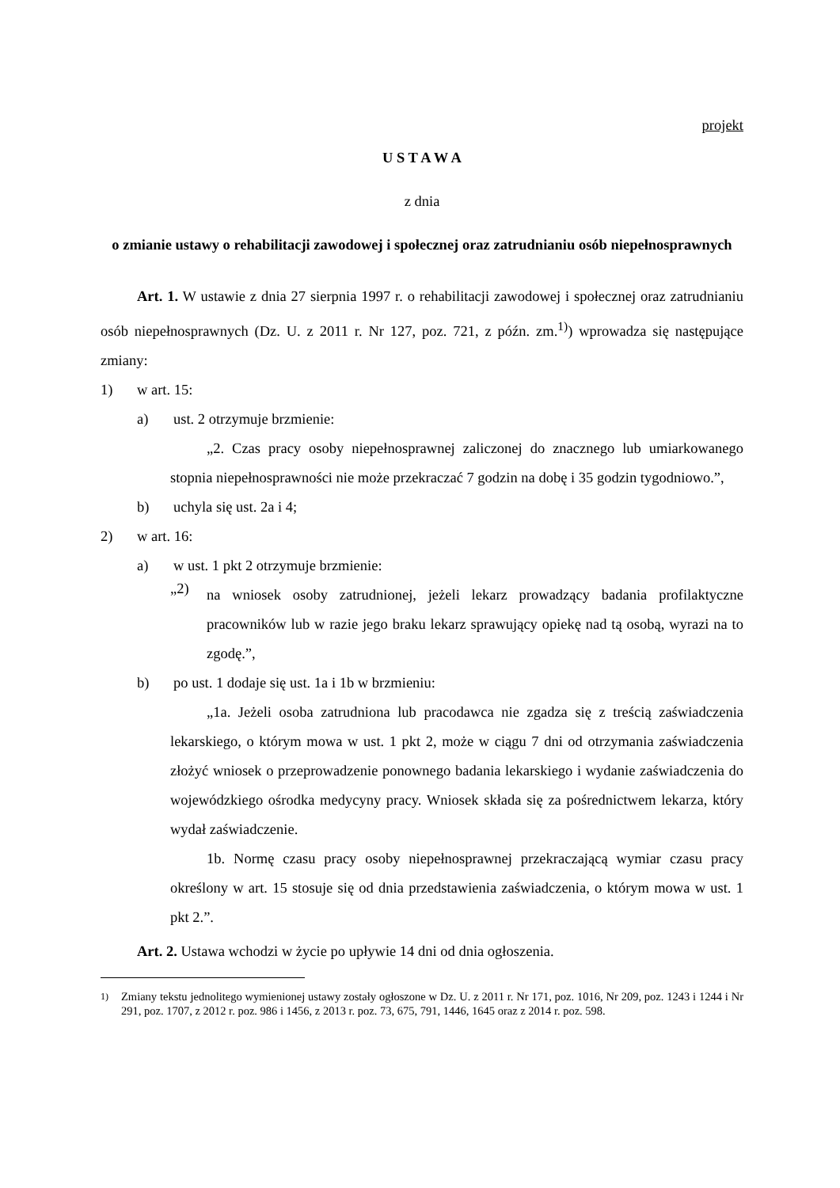projekt
U S T A W A
z dnia
o zmianie ustawy o rehabilitacji zawodowej i społecznej oraz zatrudnianiu osób niepełnosprawnych
Art. 1. W ustawie z dnia 27 sierpnia 1997 r. o rehabilitacji zawodowej i społecznej oraz zatrudnianiu osób niepełnosprawnych (Dz. U. z 2011 r. Nr 127, poz. 721, z późn. zm.<sup>1)</sup>) wprowadza się następujące zmiany:
1) w art. 15:
a) ust. 2 otrzymuje brzmienie:
„2. Czas pracy osoby niepełnosprawnej zaliczonej do znacznego lub umiarkowanego stopnia niepełnosprawności nie może przekraczać 7 godzin na dobę i 35 godzin tygodniowo.”,
b) uchyla się ust. 2a i 4;
2) w art. 16:
a) w ust. 1 pkt 2 otrzymuje brzmienie:
„2)
na wniosek osoby zatrudnionej, jeżeli lekarz prowadzący badania profilaktyczne pracowników lub w razie jego braku lekarz sprawujący opiekę nad tą osobą, wyrazi na to zgodę.”,
b) po ust. 1 dodaje się ust. 1a i 1b w brzmieniu:
„1a. Jeżeli osoba zatrudniona lub pracodawca nie zgadza się z treścią zaświadczenia lekarskiego, o którym mowa w ust. 1 pkt 2, może w ciągu 7 dni od otrzymania zaświadczenia złożyć wniosek o przeprowadzenie ponownego badania lekarskiego i wydanie zaświadczenia do wojewódzkiego ośrodka medycyny pracy. Wniosek składa się za pośrednictwem lekarza, który wydał zaświadczenie.
1b. Normę czasu pracy osoby niepełnosprawnej przekraczającą wymiar czasu pracy określony w art. 15 stosuje się od dnia przedstawienia zaświadczenia, o którym mowa w ust. 1 pkt 2.”.
Art. 2. Ustawa wchodzi w życie po upływie 14 dni od dnia ogłoszenia.
<sup>1)</sup>
Zmiany tekstu jednolitego wymienionej ustawy zostały ogłoszone w Dz. U. z 2011 r. Nr 171, poz. 1016, Nr 209, poz. 1243 i 1244 i Nr 291, poz. 1707, z 2012 r. poz. 986 i 1456, z 2013 r. poz. 73, 675, 791, 1446, 1645 oraz z 2014 r. poz. 598.